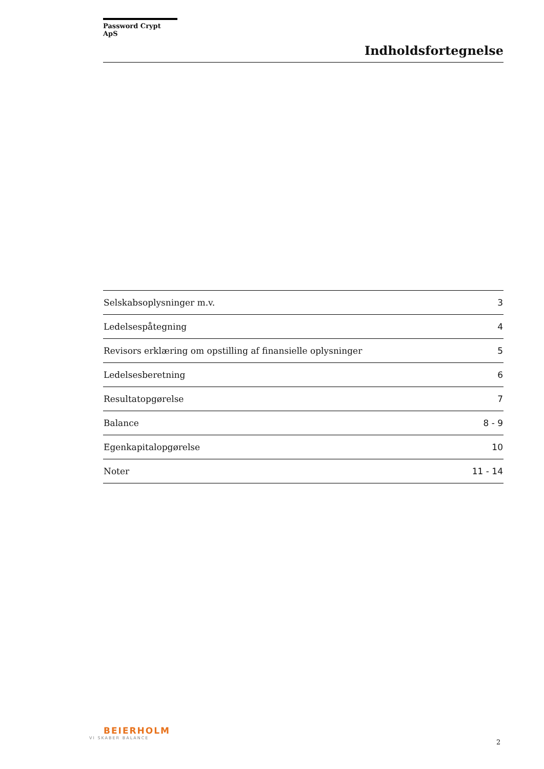Password Crypt ApS
Indholdsfortegnelse
| Selskabsoplysninger m.v. | 3 |
| Ledelsespåtegning | 4 |
| Revisors erklæring om opstilling af finansielle oplysninger | 5 |
| Ledelsesberetning | 6 |
| Resultatopgørelse | 7 |
| Balance | 8 - 9 |
| Egenkapitalopgørelse | 10 |
| Noter | 11 - 14 |
BEIERHOLM
VI SKABER BALANCE
2